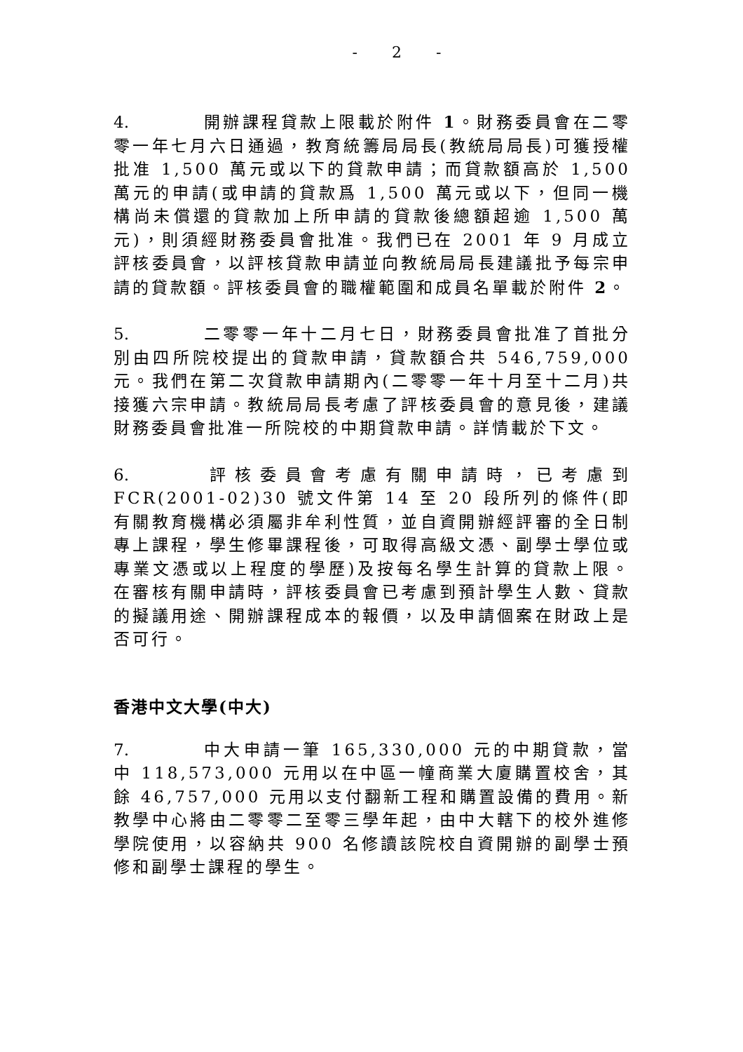- 2 -
4. 開辦課程貸款上限載於附件 1。財務委員會在二零零一年七月六日通過，教育統籌局局長(教統局局長)可獲授權批准 1,500 萬元或以下的貸款申請；而貸款額高於 1,500 萬元的申請(或申請的貸款爲 1,500 萬元或以下，但同一機構尚未償還的貸款加上所申請的貸款後總額超逾 1,500 萬元)，則須經財務委員會批准。我們已在 2001 年 9 月成立評核委員會，以評核貸款申請並向教統局局長建議批予每宗申請的貸款額。評核委員會的職權範圍和成員名單載於附件 2。
5. 二零零一年十二月七日，財務委員會批准了首批分別由四所院校提出的貸款申請，貸款額合共 546,759,000 元。我們在第二次貸款申請期內(二零零一年十月至十二月)共接獲六宗申請。教統局局長考慮了評核委員會的意見後，建議財務委員會批准一所院校的中期貸款申請。詳情載於下文。
6. 評核委員會考慮有關申請時，已考慮到 FCR(2001-02)30 號文件第 14 至 20 段所列的條件(即有關教育機構必須屬非牟利性質，並自資開辦經評審的全日制專上課程，學生修畢課程後，可取得高級文憑、副學士學位或專業文憑或以上程度的學歷)及按每名學生計算的貸款上限。在審核有關申請時，評核委員會已考慮到預計學生人數、貸款的擬議用途、開辦課程成本的報價，以及申請個案在財政上是否可行。
香港中文大學(中大)
7. 中大申請一筆 165,330,000 元的中期貸款，當中 118,573,000 元用以在中區一幢商業大廈購置校舍，其餘 46,757,000 元用以支付翻新工程和購置設備的費用。新教學中心將由二零零二至零三學年起，由中大轄下的校外進修學院使用，以容納共 900 名修讀該院校自資開辦的副學士預修和副學士課程的學生。